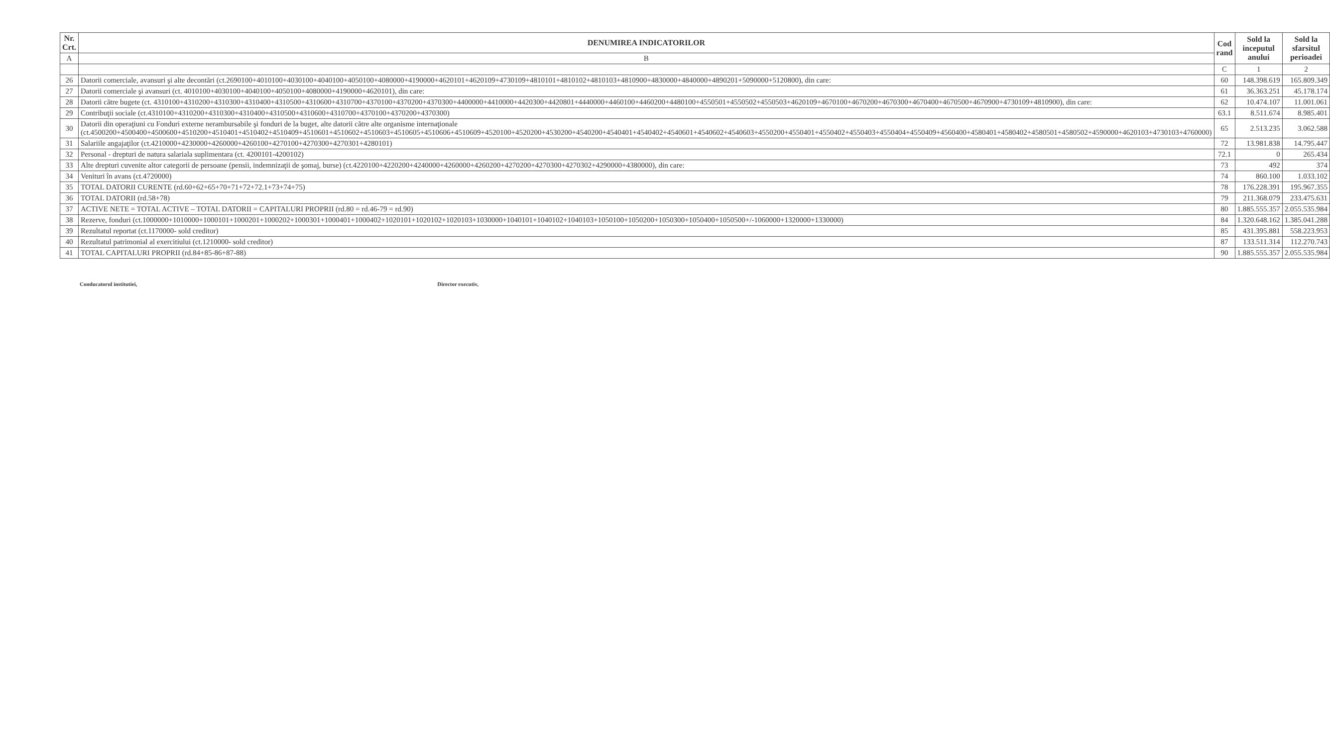| Nr. Crt. | DENUMIREA INDICATORILOR | Cod rand | Sold la inceputul anului | Sold la sfarsitul perioadei |
| --- | --- | --- | --- | --- |
| A | B | | | |
| | | C | 1 | 2 |
| 26 | Datorii comerciale, avansuri şi alte decontări (ct.2690100+4010100+4030100+4040100+4050100+4080000+4190000+4620101+4620109+4730109+4810101+4810102+4810103+4810900+4830000+4840000+4890201+5090000+5120800), din care: | 60 | 148.398.619 | 165.809.349 |
| 27 | Datorii comerciale şi avansuri (ct. 4010100+4030100+4040100+4050100+4080000+4190000+4620101), din care: | 61 | 36.363.251 | 45.178.174 |
| 28 | Datorii către bugete (ct. 4310100+4310200+4310300+4310400+4310500+4310600+4310700+4370100+4370200+4370300+4400000+4410000+4420300+4420801+4440000+4460100+4460200+4480100+4550501+4550502+4550503+4620109+4670100+4670200+4670300+4670400+4670500+4670900+4730109+4810900), din care: | 62 | 10.474.107 | 11.001.061 |
| 29 | Contribuţii sociale (ct.4310100+4310200+4310300+4310400+4310500+4310600+4310700+4370100+4370200+4370300) | 63.1 | 8.511.674 | 8.985.401 |
| 30 | Datorii din operaţiuni cu Fonduri externe nerambursabile şi fonduri de la buget, alte datorii către alte organisme internaţionale (ct.4500200+4500400+4500600+4510200+4510401+4510402+4510409+4510601+4510602+4510603+4510605+4510606+4510609+4520100+4520200+4530200+4540200+4540401+4540402+4540601+4540602+4540603+4550200+4550401+4550402+4550403+4550404+4550409+4560400+4580401+4580402+4580501+4580502+4590000+4620103+4730103+4760000) | 65 | 2.513.235 | 3.062.588 |
| 31 | Salariile angajaţilor (ct.4210000+4230000+4260000+4260100+4270100+4270300+4270301+4280101) | 72 | 13.981.838 | 14.795.447 |
| 32 | Personal - drepturi de natura salariala suplimentara (ct. 4200101-4200102) | 72.1 | 0 | 265.434 |
| 33 | Alte drepturi cuvenite altor categorii de persoane (pensii, indemnizaţii de şomaj, burse) (ct.4220100+4220200+4240000+4260000+4260200+4270200+4270300+4270302+4290000+4380000), din care: | 73 | 492 | 374 |
| 34 | Venituri în avans (ct.4720000) | 74 | 860.100 | 1.033.102 |
| 35 | TOTAL DATORII CURENTE (rd.60+62+65+70+71+72+72.1+73+74+75) | 78 | 176.228.391 | 195.967.355 |
| 36 | TOTAL DATORII (rd.58+78) | 79 | 211.368.079 | 233.475.631 |
| 37 | ACTIVE NETE = TOTAL ACTIVE – TOTAL DATORII = CAPITALURI PROPRII (rd.80 = rd.46-79 = rd.90) | 80 | 1.885.555.357 | 2.055.535.984 |
| 38 | Rezerve, fonduri (ct.1000000+1010000+1000101+1000201+1000202+1000301+1000401+1000402+1020101+1020102+1020103+1030000+1040101+1040102+1040103+1050100+1050200+1050300+1050400+1050500+/-1060000+1320000+1330000) | 84 | 1.320.648.162 | 1.385.041.288 |
| 39 | Rezultatul reportat (ct.1170000- sold creditor) | 85 | 431.395.881 | 558.223.953 |
| 40 | Rezultatul patrimonial al exercitiului (ct.1210000- sold creditor) | 87 | 133.511.314 | 112.270.743 |
| 41 | TOTAL CAPITALURI PROPRII (rd.84+85-86+87-88) | 90 | 1.885.555.357 | 2.055.535.984 |
Conducatorul institutiei, Director executiv,